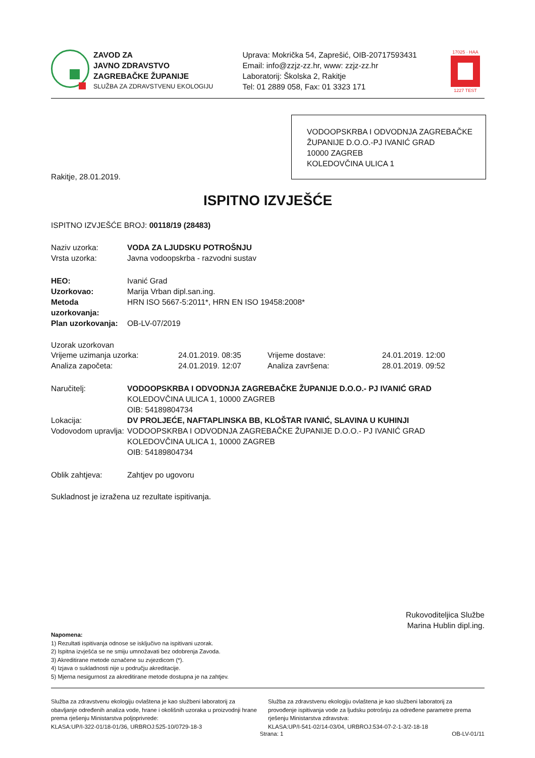ZAVOD ZA
JAVNO ZDRAVSTVO
ZAGREBAČKE ŽUPANIJE
SLUŽBA ZA ZDRAVSTVENU EKOLOGIJU
Uprava: Mokrička 54, Zaprešić, OIB-20717593431
Email: info@zzjz-zz.hr, www: zzjz-zz.hr
Laboratorij: Školska 2, Rakitje
Tel: 01 2889 058, Fax: 01 3323 171
17025 · HAA
1227 TEST
VODOOPSKRBA I ODVODNJA ZAGREBAČKE ŽUPANIJE D.O.O.-PJ IVANIĆ GRAD
10000 ZAGREB
KOLEDOVČINA ULICA 1
Rakitje, 28.01.2019.
ISPITNO IZVJEŠĆE
ISPITNO IZVJEŠĆE BROJ: 00118/19 (28483)
Naziv uzorka: VODA ZA LJUDSKU POTROŠNJU
Vrsta uzorka: Javna vodoopskrba - razvodni sustav
HEO: Ivanić Grad
Uzorkovao: Marija Vrban dipl.san.ing.
Metoda uzorkovanja:
HRN ISO 5667-5:2011*, HRN EN ISO 19458:2008*
Plan uzorkovanja:
OB-LV-07/2019
Uzorak uzorkovan
Vrijeme uzimanja uzorka: 24.01.2019. 08:35 Vrijeme dostave: 24.01.2019. 12:00
Analiza započeta: 24.01.2019. 12:07 Analiza završena: 28.01.2019. 09:52
Naručitelj: VODOOPSKRBA I ODVODNJA ZAGREBAČKE ŽUPANIJE D.O.O.- PJ IVANIĆ GRAD
KOLEDOVČINA ULICA 1, 10000 ZAGREB
OIB: 54189804734
Lokacija: DV PROLJEĆE, NAFTAPLINSKA BB, KLOŠTAR IVANIĆ, SLAVINA U KUHINJI
Vodovodom upravlja:
VODOOPSKRBA I ODVODNJA ZAGREBAČKE ŽUPANIJE D.O.O.- PJ IVANIĆ GRAD
KOLEDOVČINA ULICA 1, 10000 ZAGREB
OIB: 54189804734
Oblik zahtjeva: Zahtjev po ugovoru
Sukladnost je izražena uz rezultate ispitivanja.
Rukovoditeljica Službe
Marina Hublin dipl.ing.
Napomena:
1) Rezultati ispitivanja odnose se isključivo na ispitivani uzorak.
2) Ispitna izvješća se ne smiju umnožavati bez odobrenja Zavoda.
3) Akreditirane metode označene su zvjezdicom (*).
4) Izjava o sukladnosti nije u području akreditacije.
5) Mjerna nesigurnost za akreditirane metode dostupna je na zahtjev.
Služba za zdravstvenu ekologiju ovlaštena je kao službeni laboratorij za obavljanje određenih analiza vode, hrane i okolišnih uzoraka u proizvodnji hrane prema rješenju Ministarstva poljoprivrede:
KLASA:UP/I-322-01/18-01/36, URBROJ:525-10/0729-18-3
Služba za zdravstvenu ekologiju ovlaštena je kao službeni laboratorij za provođenje ispitivanja vode za ljudsku potrošnju za određene parametre prema rješenju Ministarstva zdravstva:
KLASA:UP/I-541-02/14-03/04, URBROJ:534-07-2-1-3/2-18-18
Strana: 1 OB-LV-01/11